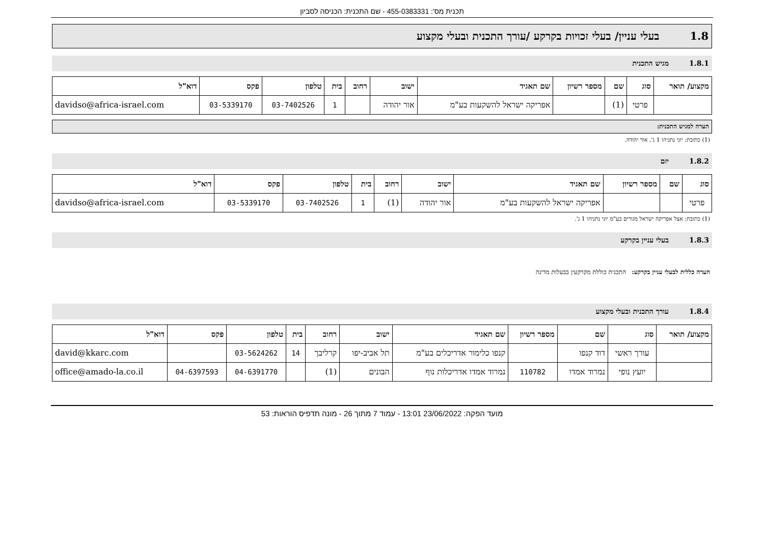תכנית מס': 455-0383331 - שם התכנית: הכניסה לסביון
1.8בעלי עניין/ בעלי זכויות בקרקע /עורך התכנית ובעלי מקצוע
1.8.1מגיש התכנית
| מקצוע/ תואר | סוג | שם | מספר רשיון | שם תאגיד | ישוב | רחוב | בית | טלפון | פקס | דוא"ל |
| --- | --- | --- | --- | --- | --- | --- | --- | --- | --- | --- |
| | פרטי | (1) | | אפריקה ישראל להשקעות בע"מ | אור יהודה | | 1 | 03-7402526 | 03-5339170 | davidso@africa-israel.com |
הערה למגיש התכנית:
(1) כתובת: יוני נתניהו 1 ג', אור יהודה.
1.8.2יזם
| סוג | שם | מספר רשיון | שם תאגיד | ישוב | רחוב | בית | טלפון | פקס | דוא"ל |
| --- | --- | --- | --- | --- | --- | --- | --- | --- | --- |
| פרטי | | | אפריקה ישראל להשקעות בע"מ | אור יהודה | (1) | 1 | 03-7402526 | 03-5339170 | davidso@africa-israel.com |
(1) כתובת: אצל אפריקה ישראל מגורים בע"מ יוני נתניהו 1 ג'.
1.8.3בעלי עניין בקרקע
הערה כללית לבעלי עניין בקרקע: התכנית כוללת מקרקעין בבעלות מדינה
1.8.4עורך התכנית ובעלי מקצוע
| מקצוע/ תואר | סוג | שם | מספר רשיון | שם תאגיד | ישוב | רחוב | בית | טלפון | פקס | דוא"ל |
| --- | --- | --- | --- | --- | --- | --- | --- | --- | --- | --- |
| | עורך ראשי | דוד קנפו | | קנפו כלימור אדריכלים בע"מ | תל אביב-יפו | קרליבך | 14 | 03-5624262 | | david@kkarc.com |
| | יועץ נופי | נמרוד אמדו | 110782 | נמרוד אמדו אדריכלות נוף | הבונים | (1) | | 04-6391770 | 04-6397593 | office@amado-la.co.il |
מועד הפקה: 23/06/2022 13:01 - עמוד 7 מתוך 26 - מונה תדפיס הוראות: 53